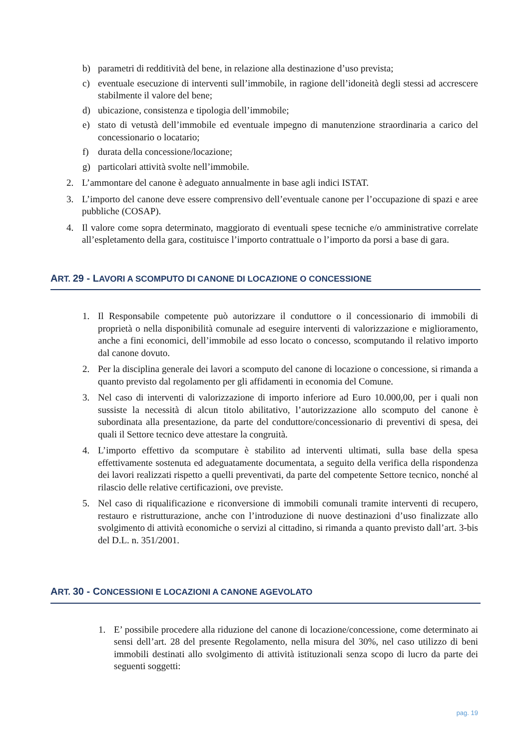b) parametri di redditività del bene, in relazione alla destinazione d’uso prevista;
c) eventuale esecuzione di interventi sull’immobile, in ragione dell’idoneità degli stessi ad accrescere stabilmente il valore del bene;
d) ubicazione, consistenza e tipologia dell’immobile;
e) stato di vetustà dell’immobile ed eventuale impegno di manutenzione straordinaria a carico del concessionario o locatario;
f) durata della concessione/locazione;
g) particolari attività svolte nell’immobile.
2. L’ammontare del canone è adeguato annualmente in base agli indici ISTAT.
3. L’importo del canone deve essere comprensivo dell’eventuale canone per l’occupazione di spazi e aree pubbliche (COSAP).
4. Il valore come sopra determinato, maggiorato di eventuali spese tecniche e/o amministrative correlate all’espletamento della gara, costituisce l’importo contrattuale o l’importo da porsi a base di gara.
ART. 29 - LAVORI A SCOMPUTO DI CANONE DI LOCAZIONE O CONCESSIONE
1. Il Responsabile competente può autorizzare il conduttore o il concessionario di immobili di proprietà o nella disponibilità comunale ad eseguire interventi di valorizzazione e miglioramento, anche a fini economici, dell’immobile ad esso locato o concesso, scomputando il relativo importo dal canone dovuto.
2. Per la disciplina generale dei lavori a scomputo del canone di locazione o concessione, si rimanda a quanto previsto dal regolamento per gli affidamenti in economia del Comune.
3. Nel caso di interventi di valorizzazione di importo inferiore ad Euro 10.000,00, per i quali non sussiste la necessità di alcun titolo abilitativo, l’autorizzazione allo scomputo del canone è subordinata alla presentazione, da parte del conduttore/concessionario di preventivi di spesa, dei quali il Settore tecnico deve attestare la congruità.
4. L’importo effettivo da scomputare è stabilito ad interventi ultimati, sulla base della spesa effettivamente sostenuta ed adeguatamente documentata, a seguito della verifica della rispondenza dei lavori realizzati rispetto a quelli preventivati, da parte del competente Settore tecnico, nonché al rilascio delle relative certificazioni, ove previste.
5. Nel caso di riqualificazione e riconversione di immobili comunali tramite interventi di recupero, restauro e ristrutturazione, anche con l’introduzione di nuove destinazioni d’uso finalizzate allo svolgimento di attività economiche o servizi al cittadino, si rimanda a quanto previsto dall’art. 3-bis del D.L. n. 351/2001.
ART. 30 - CONCESSIONI E LOCAZIONI A CANONE AGEVOLATO
1. E’ possibile procedere alla riduzione del canone di locazione/concessione, come determinato ai sensi dell’art. 28 del presente Regolamento, nella misura del 30%, nel caso utilizzo di beni immobili destinati allo svolgimento di attività istituzionali senza scopo di lucro da parte dei seguenti soggetti:
pag. 19